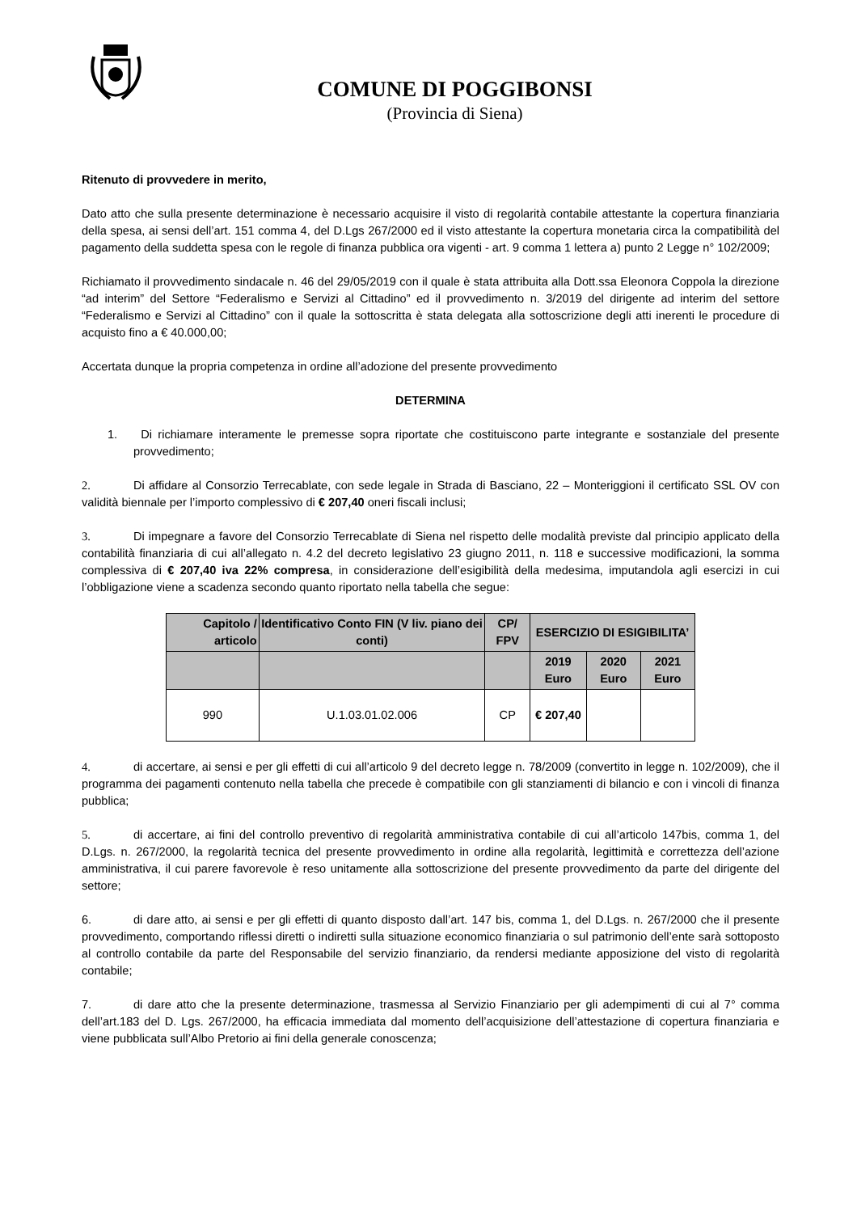COMUNE DI POGGIBONSI
(Provincia di Siena)
Ritenuto di provvedere in merito,
Dato atto che sulla presente determinazione è necessario acquisire il visto di regolarità contabile attestante la copertura finanziaria della spesa, ai sensi dell’art. 151 comma 4, del D.Lgs 267/2000 ed il visto attestante la copertura monetaria circa la compatibilità del pagamento della suddetta spesa con le regole di finanza pubblica ora vigenti - art. 9 comma 1 lettera a) punto 2 Legge n° 102/2009;
Richiamato il provvedimento sindacale n. 46 del 29/05/2019 con il quale è stata attribuita alla Dott.ssa Eleonora Coppola la direzione “ad interim” del Settore “Federalismo e Servizi al Cittadino” ed il provvedimento n. 3/2019 del dirigente ad interim del settore “Federalismo e Servizi al Cittadino” con il quale la sottoscritta è stata delegata alla sottoscrizione degli atti inerenti le procedure di acquisto fino a € 40.000,00;
Accertata dunque la propria competenza in ordine all’adozione del presente provvedimento
DETERMINA
1. Di richiamare interamente le premesse sopra riportate che costituiscono parte integrante e sostanziale del presente provvedimento;
2. Di affidare al Consorzio Terrecablate, con sede legale in Strada di Basciano, 22 – Monteriggioni il certificato SSL OV con validità biennale per l’importo complessivo di € 207,40 oneri fiscali inclusi;
3. Di impegnare a favore del Consorzio Terrecablate di Siena nel rispetto delle modalità previste dal principio applicato della contabilità finanziaria di cui all’allegato n. 4.2 del decreto legislativo 23 giugno 2011, n. 118 e successive modificazioni, la somma complessiva di € 207,40 iva 22% compresa, in considerazione dell’esigibilità della medesima, imputandola agli esercizi in cui l’obbligazione viene a scadenza secondo quanto riportato nella tabella che segue:
| Capitolo / articolo | Identificativo Conto FIN (V liv. piano dei conti) | CP/ FPV | ESERCIZIO DI ESIGIBILITA’ | | |
| --- | --- | --- | --- | --- | --- |
| | | | 2019 Euro | 2020 Euro | 2021 Euro |
| 990 | U.1.03.01.02.006 | CP | € 207,40 | | |
4. di accertare, ai sensi e per gli effetti di cui all’articolo 9 del decreto legge n. 78/2009 (convertito in legge n. 102/2009), che il programma dei pagamenti contenuto nella tabella che precede è compatibile con gli stanziamenti di bilancio e con i vincoli di finanza pubblica;
5. di accertare, ai fini del controllo preventivo di regolarità amministrativa contabile di cui all’articolo 147bis, comma 1, del D.Lgs. n. 267/2000, la regolarità tecnica del presente provvedimento in ordine alla regolarità, legittimità e correttezza dell’azione amministrativa, il cui parere favorevole è reso unitamente alla sottoscrizione del presente provvedimento da parte del dirigente del settore;
6. di dare atto, ai sensi e per gli effetti di quanto disposto dall’art. 147 bis, comma 1, del D.Lgs. n. 267/2000 che il presente provvedimento, comportando riflessi diretti o indiretti sulla situazione economico finanziaria o sul patrimonio dell’ente sarà sottoposto al controllo contabile da parte del Responsabile del servizio finanziario, da rendersi mediante apposizione del visto di regolarità contabile;
7. di dare atto che la presente determinazione, trasmessa al Servizio Finanziario per gli adempimenti di cui al 7° comma dell’art.183 del D. Lgs. 267/2000, ha efficacia immediata dal momento dell’acquisizione dell’attestazione di copertura finanziaria e viene pubblicata sull’Albo Pretorio ai fini della generale conoscenza;